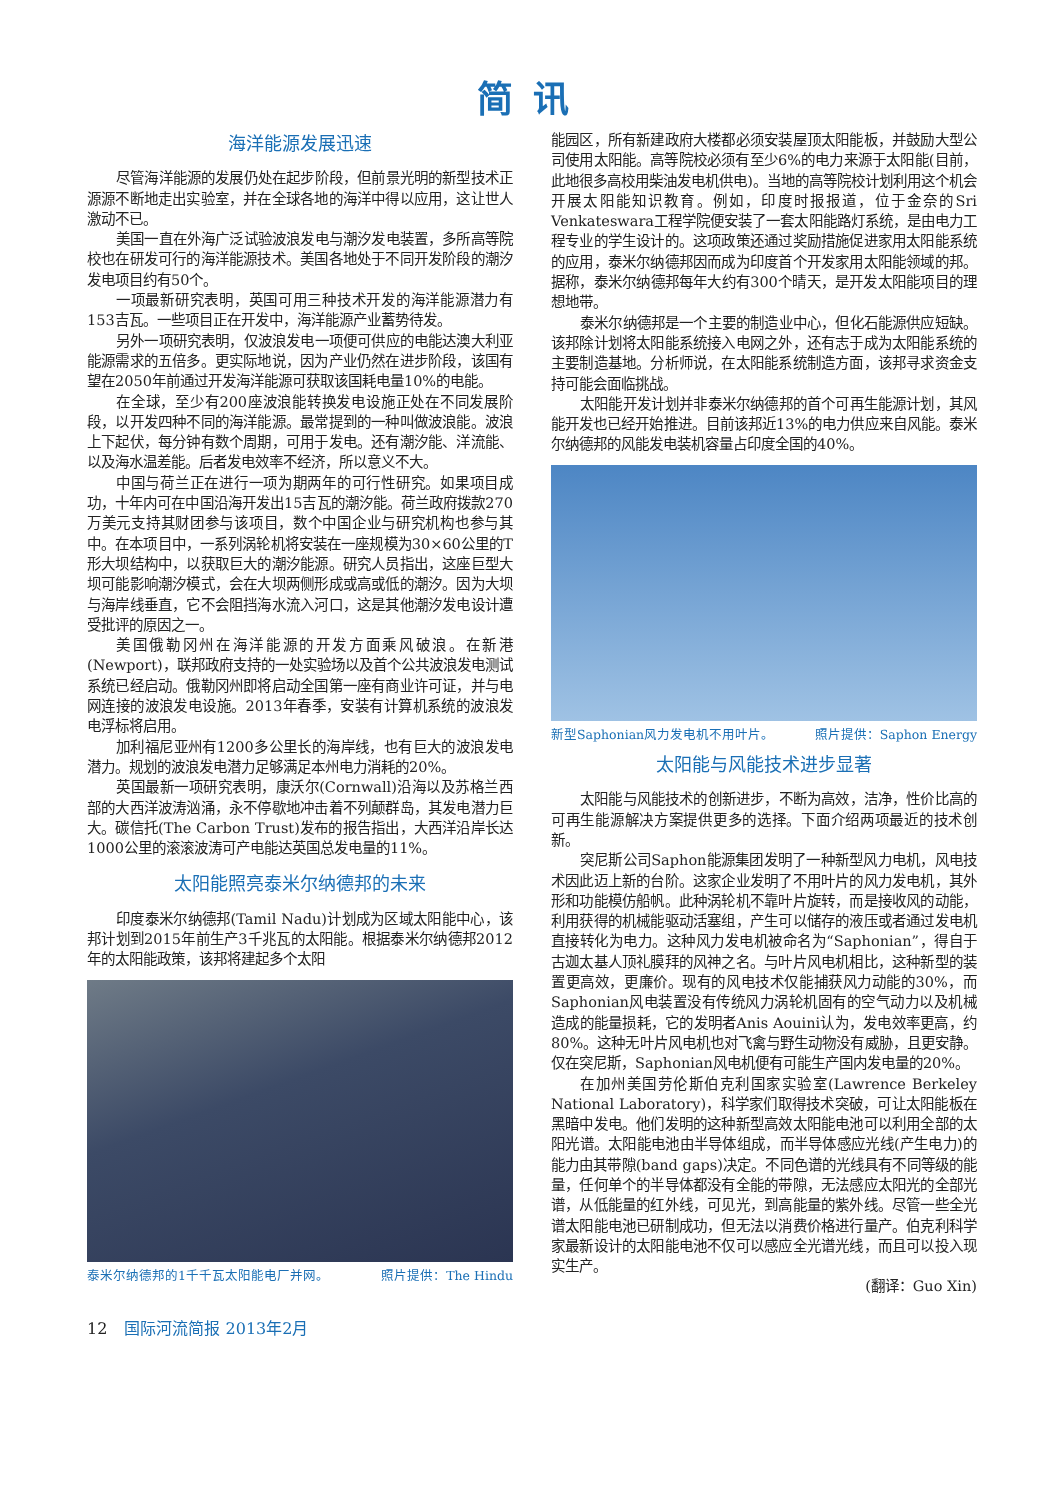简讯
海洋能源发展迅速
尽管海洋能源的发展仍处在起步阶段，但前景光明的新型技术正源源不断地走出实验室，并在全球各地的海洋中得以应用，这让世人激动不已。
美国一直在外海广泛试验波浪发电与潮汐发电装置，多所高等院校也在研发可行的海洋能源技术。美国各地处于不同开发阶段的潮汐发电项目约有50个。
一项最新研究表明，英国可用三种技术开发的海洋能源潜力有153吉瓦。一些项目正在开发中，海洋能源产业蓄势待发。
另外一项研究表明，仅波浪发电一项便可供应的电能达澳大利亚能源需求的五倍多。更实际地说，因为产业仍然在进步阶段，该国有望在2050年前通过开发海洋能源可获取该国耗电量10%的电能。
在全球，至少有200座波浪能转换发电设施正处在不同发展阶段，以开发四种不同的海洋能源。最常提到的一种叫做波浪能。波浪上下起伏，每分钟有数个周期，可用于发电。还有潮汐能、洋流能、以及海水温差能。后者发电效率不经济，所以意义不大。
中国与荷兰正在进行一项为期两年的可行性研究。如果项目成功，十年内可在中国沿海开发出15吉瓦的潮汐能。荷兰政府拨款270万美元支持其财团参与该项目，数个中国企业与研究机构也参与其中。在本项目中，一系列涡轮机将安装在一座规模为30×60公里的T形大坝结构中，以获取巨大的潮汐能源。研究人员指出，这座巨型大坝可能影响潮汐模式，会在大坝两侧形成或高或低的潮汐。因为大坝与海岸线垂直，它不会阻挡海水流入河口，这是其他潮汐发电设计遭受批评的原因之一。
美国俄勒冈州在海洋能源的开发方面乘风破浪。在新港(Newport)，联邦政府支持的一处实验场以及首个公共波浪发电测试系统已经启动。俄勒冈州即将启动全国第一座有商业许可证，并与电网连接的波浪发电设施。2013年春季，安装有计算机系统的波浪发电浮标将启用。
加利福尼亚州有1200多公里长的海岸线，也有巨大的波浪发电潜力。规划的波浪发电潜力足够满足本州电力消耗的20%。
英国最新一项研究表明，康沃尔(Cornwall)沿海以及苏格兰西部的大西洋波涛汹涌，永不停歇地冲击着不列颠群岛，其发电潜力巨大。碳信托(The Carbon Trust)发布的报告指出，大西洋沿岸长达1000公里的滚滚波涛可产电能达英国总发电量的11%。
太阳能照亮泰米尔纳德邦的未来
印度泰米尔纳德邦(Tamil Nadu)计划成为区域太阳能中心，该邦计划到2015年前生产3千兆瓦的太阳能。根据泰米尔纳德邦2012年的太阳能政策，该邦将建起多个太阳
泰米尔纳德邦的1千千瓦太阳能电厂并网。 照片提供：The Hindu
能园区，所有新建政府大楼都必须安装屋顶太阳能板，并鼓励大型公司使用太阳能。高等院校必须有至少6%的电力来源于太阳能(目前，此地很多高校用柴油发电机供电)。当地的高等院校计划利用这个机会开展太阳能知识教育。例如，印度时报报道，位于金奈的Sri Venkateswara工程学院便安装了一套太阳能路灯系统，是由电力工程专业的学生设计的。这项政策还通过奖励措施促进家用太阳能系统的应用，泰米尔纳德邦因而成为印度首个开发家用太阳能领域的邦。据称，泰米尔纳德邦每年大约有300个晴天，是开发太阳能项目的理想地带。
泰米尔纳德邦是一个主要的制造业中心，但化石能源供应短缺。该邦除计划将太阳能系统接入电网之外，还有志于成为太阳能系统的主要制造基地。分析师说，在太阳能系统制造方面，该邦寻求资金支持可能会面临挑战。
太阳能开发计划并非泰米尔纳德邦的首个可再生能源计划，其风能开发也已经开始推进。目前该邦近13%的电力供应来自风能。泰米尔纳德邦的风能发电装机容量占印度全国的40%。
新型Saphonian风力发电机不用叶片。 照片提供：Saphon Energy
太阳能与风能技术进步显著
太阳能与风能技术的创新进步，不断为高效，洁净，性价比高的可再生能源解决方案提供更多的选择。下面介绍两项最近的技术创新。
突尼斯公司Saphon能源集团发明了一种新型风力电机，风电技术因此迈上新的台阶。这家企业发明了不用叶片的风力发电机，其外形和功能模仿船帆。此种涡轮机不靠叶片旋转，而是接收风的动能，利用获得的机械能驱动活塞组，产生可以储存的液压或者通过发电机直接转化为电力。这种风力发电机被命名为“Saphonian”，得自于古迦太基人顶礼膜拜的风神之名。与叶片风电机相比，这种新型的装置更高效，更廉价。现有的风电技术仅能捕获风力动能的30%，而Saphonian风电装置没有传统风力涡轮机固有的空气动力以及机械造成的能量损耗，它的发明者Anis Aouini认为，发电效率更高，约80%。这种无叶片风电机也对飞禽与野生动物没有威胁，且更安静。仅在突尼斯，Saphonian风电机便有可能生产国内发电量的20%。
在加州美国劳伦斯伯克利国家实验室(Lawrence Berkeley National Laboratory)，科学家们取得技术突破，可让太阳能板在黑暗中发电。他们发明的这种新型高效太阳能电池可以利用全部的太阳光谱。太阳能电池由半导体组成，而半导体感应光线(产生电力)的能力由其带隙(band gaps)决定。不同色谱的光线具有不同等级的能量，任何单个的半导体都没有全能的带隙，无法感应太阳光的全部光谱，从低能量的红外线，可见光，到高能量的紫外线。尽管一些全光谱太阳能电池已研制成功，但无法以消费价格进行量产。伯克利科学家最新设计的太阳能电池不仅可以感应全光谱光线，而且可以投入现实生产。
(翻译：Guo Xin)
12 国际河流简报 2013年2月